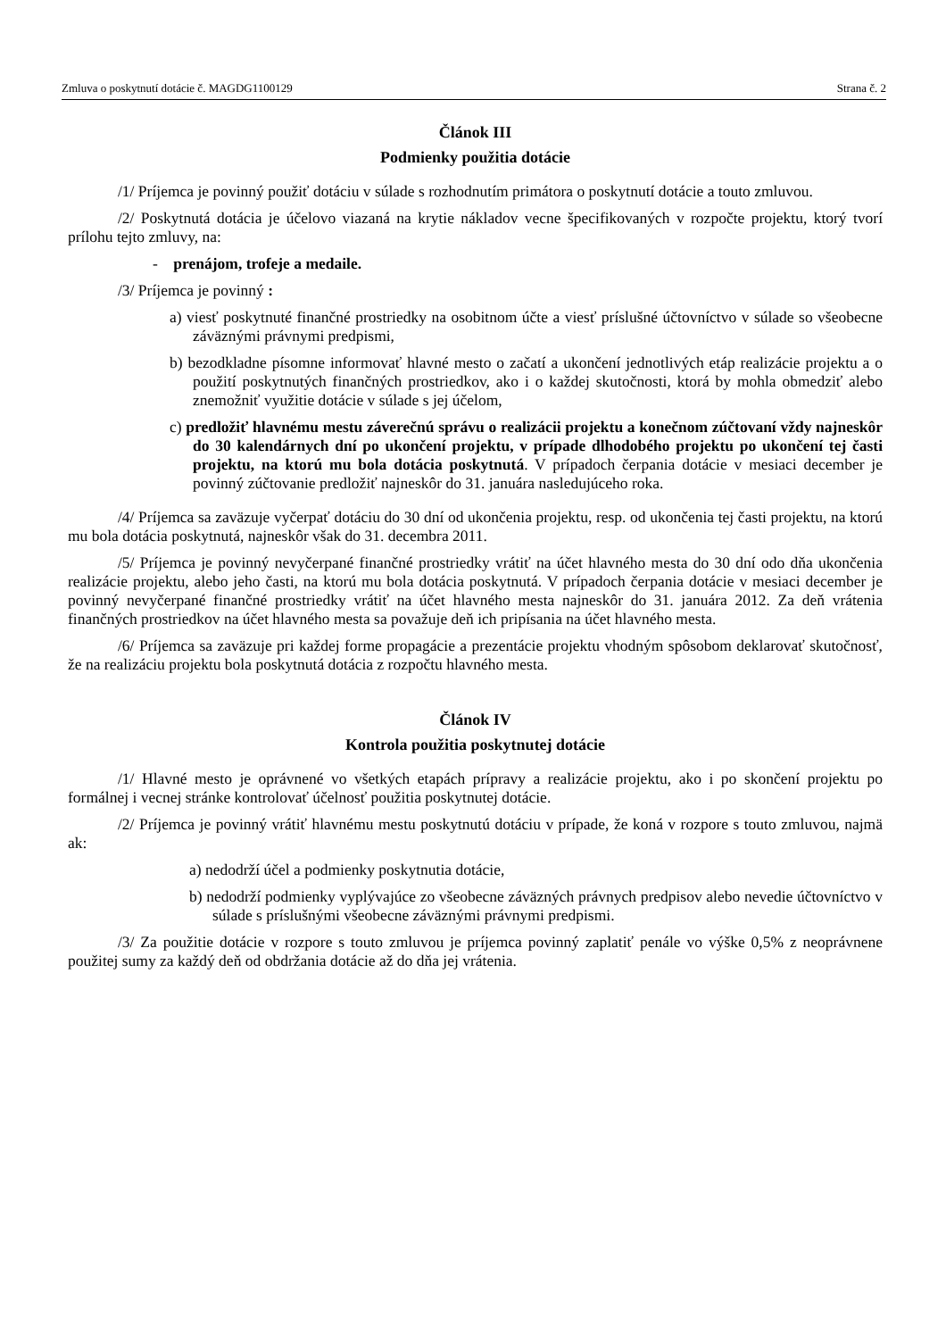Zmluva o poskytnutí dotácie č. MAGDG1100129 Strana č. 2
Článok III
Podmienky použitia dotácie
/1/ Príjemca je povinný použiť dotáciu v súlade s rozhodnutím primátora o poskytnutí dotácie a touto zmluvou.
/2/ Poskytnutá dotácia je účelovo viazaná na krytie nákladov vecne špecifikovaných v rozpočte projektu, ktorý tvorí prílohu tejto zmluvy, na:
- prenájom, trofeje a medaile.
/3/ Príjemca je povinný :
a) viesť poskytnuté finančné prostriedky na osobitnom účte a viesť príslušné účtovníctvo v súlade so všeobecne záväznými právnymi predpismi,
b) bezodkladne písomne informovať hlavné mesto o začatí a ukončení jednotlivých etáp realizácie projektu a o použití poskytnutých finančných prostriedkov, ako i o každej skutočnosti, ktorá by mohla obmedziť alebo znemožniť využitie dotácie v súlade s jej účelom,
c) predložiť hlavnému mestu záverečnú správu o realizácii projektu a konečnom zúčtovaní vždy najneskôr do 30 kalendárnych dní po ukončení projektu, v prípade dlhodobého projektu po ukončení tej časti projektu, na ktorú mu bola dotácia poskytnutá. V prípadoch čerpania dotácie v mesiaci december je povinný zúčtovanie predložiť najneskôr do 31. januára nasledujúceho roka.
/4/ Príjemca sa zaväzuje vyčerpať dotáciu do 30 dní od ukončenia projektu, resp. od ukončenia tej časti projektu, na ktorú mu bola dotácia poskytnutá, najneskôr však do 31. decembra 2011.
/5/ Príjemca je povinný nevyčerpané finančné prostriedky vrátiť na účet hlavného mesta do 30 dní odo dňa ukončenia realizácie projektu, alebo jeho časti, na ktorú mu bola dotácia poskytnutá. V prípadoch čerpania dotácie v mesiaci december je povinný nevyčerpané finančné prostriedky vrátiť na účet hlavného mesta najneskôr do 31. januára 2012. Za deň vrátenia finančných prostriedkov na účet hlavného mesta sa považuje deň ich pripísania na účet hlavného mesta.
/6/ Príjemca sa zaväzuje pri každej forme propagácie a prezentácie projektu vhodným spôsobom deklarovať skutočnosť, že na realizáciu projektu bola poskytnutá dotácia z rozpočtu hlavného mesta.
Článok IV
Kontrola použitia poskytnutej dotácie
/1/ Hlavné mesto je oprávnené vo všetkých etapách prípravy a realizácie projektu, ako i po skončení projektu po formálnej i vecnej stránke kontrolovať účelnosť použitia poskytnutej dotácie.
/2/ Príjemca je povinný vrátiť hlavnému mestu poskytnutú dotáciu v prípade, že koná v rozpore s touto zmluvou, najmä ak:
a) nedodrží účel a podmienky poskytnutia dotácie,
b) nedodrží podmienky vyplývajúce zo všeobecne záväzných právnych predpisov alebo nevedie účtovníctvo v súlade s príslušnými všeobecne záväznými právnymi predpismi.
/3/ Za použitie dotácie v rozpore s touto zmluvou je príjemca povinný zaplatiť penále vo výške 0,5% z neoprávnene použitej sumy za každý deň od obdržania dotácie až do dňa jej vrátenia.